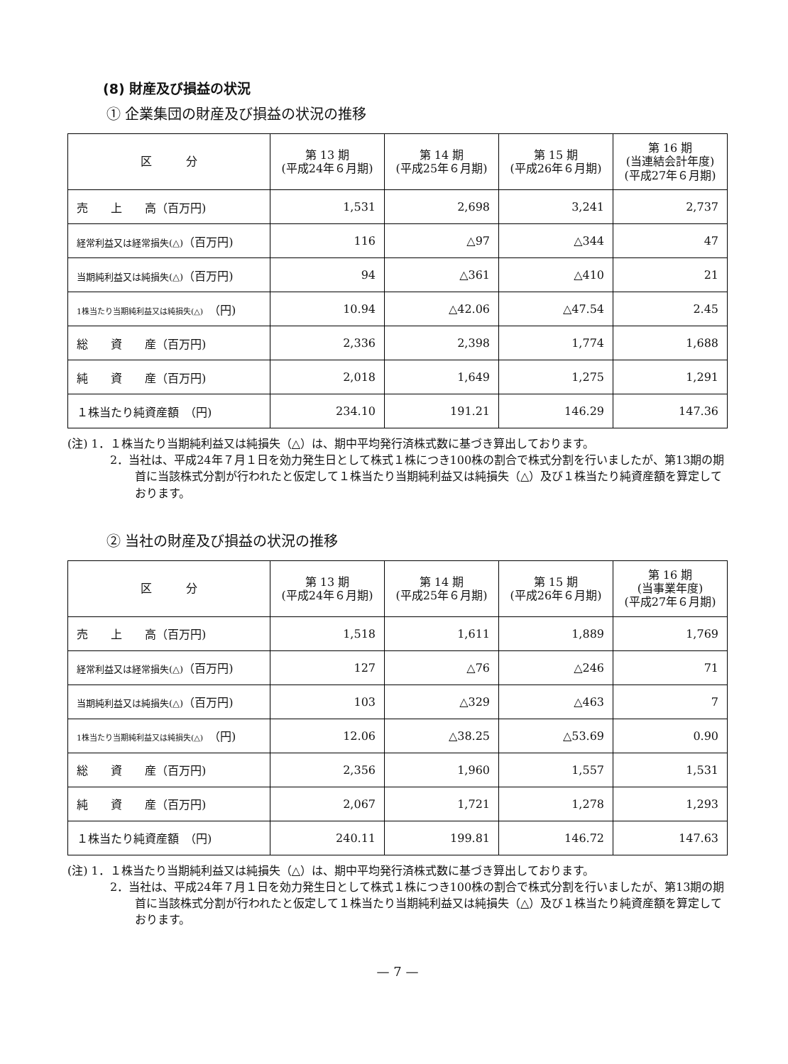(8) 財産及び損益の状況
① 企業集団の財産及び損益の状況の推移
| 区 分 | 第 13 期 (平成24年６月期) | 第 14 期 (平成25年６月期) | 第 15 期 (平成26年６月期) | 第 16 期 (当連結会計年度) (平成27年６月期) |
| --- | --- | --- | --- | --- |
| 売 上 高（百万円) | 1,531 | 2,698 | 3,241 | 2,737 |
| 経常利益又は経常損失(△) （百万円) | 116 | △97 | △344 | 47 |
| 当期純利益又は純損失(△) （百万円) | 94 | △361 | △410 | 21 |
| 1株当たり当期純利益又は純損失(△) （円) | 10.94 | △42.06 | △47.54 | 2.45 |
| 総 資 産（百万円) | 2,336 | 2,398 | 1,774 | 1,688 |
| 純 資 産（百万円) | 2,018 | 1,649 | 1,275 | 1,291 |
| １株当たり純資産額 （円) | 234.10 | 191.21 | 146.29 | 147.36 |
(注) 1．１株当たり当期純利益又は純損失（△）は、期中平均発行済株式数に基づき算出しております。
2．当社は、平成24年７月１日を効力発生日として株式１株につき100株の割合で株式分割を行いましたが、第13期の期首に当該株式分割が行われたと仮定して１株当たり当期純利益又は純損失（△）及び１株当たり純資産額を算定しております。
② 当社の財産及び損益の状況の推移
| 区 分 | 第 13 期 (平成24年６月期) | 第 14 期 (平成25年６月期) | 第 15 期 (平成26年６月期) | 第 16 期 (当事業年度) (平成27年６月期) |
| --- | --- | --- | --- | --- |
| 売 上 高（百万円) | 1,518 | 1,611 | 1,889 | 1,769 |
| 経常利益又は経常損失(△) （百万円) | 127 | △76 | △246 | 71 |
| 当期純利益又は純損失(△) （百万円) | 103 | △329 | △463 | 7 |
| 1株当たり当期純利益又は純損失(△) （円) | 12.06 | △38.25 | △53.69 | 0.90 |
| 総 資 産（百万円) | 2,356 | 1,960 | 1,557 | 1,531 |
| 純 資 産（百万円) | 2,067 | 1,721 | 1,278 | 1,293 |
| １株当たり純資産額 （円) | 240.11 | 199.81 | 146.72 | 147.63 |
(注) 1．１株当たり当期純利益又は純損失（△）は、期中平均発行済株式数に基づき算出しております。
2．当社は、平成24年７月１日を効力発生日として株式１株につき100株の割合で株式分割を行いましたが、第13期の期首に当該株式分割が行われたと仮定して１株当たり当期純利益又は純損失（△）及び１株当たり純資産額を算定しております。
— 7 —